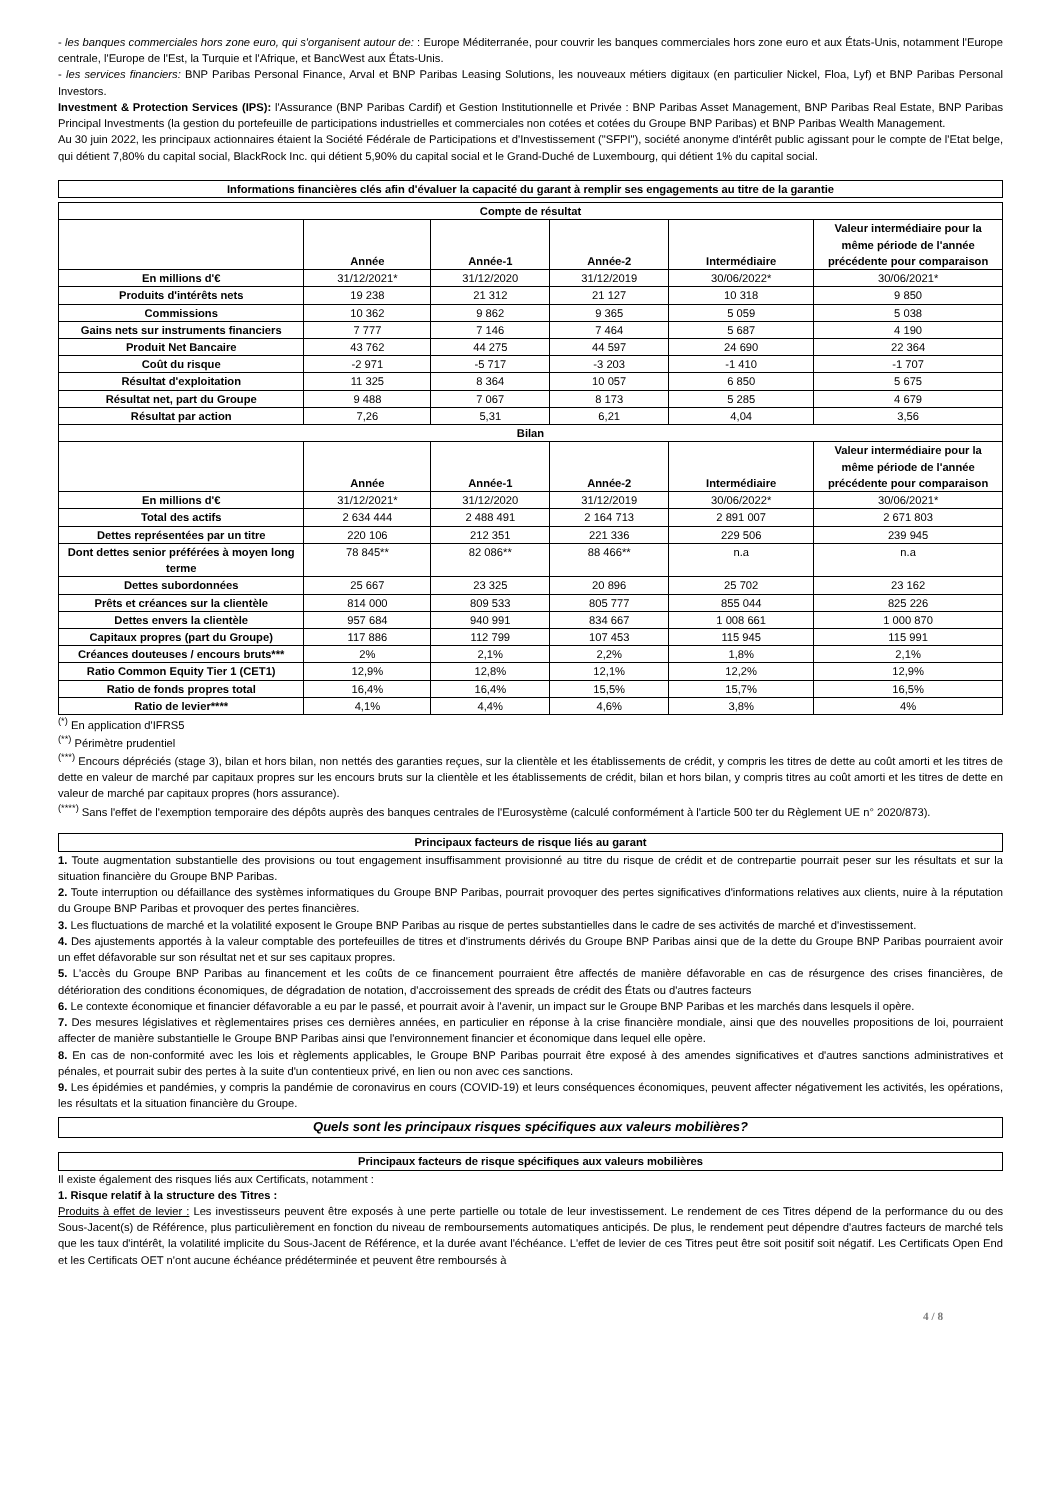- les banques commerciales hors zone euro, qui s'organisent autour de: : Europe Méditerranée, pour couvrir les banques commerciales hors zone euro et aux États-Unis, notamment l'Europe centrale, l'Europe de l'Est, la Turquie et l'Afrique, et BancWest aux États-Unis.
- les services financiers: BNP Paribas Personal Finance, Arval et BNP Paribas Leasing Solutions, les nouveaux métiers digitaux (en particulier Nickel, Floa, Lyf) et BNP Paribas Personal Investors.
Investment & Protection Services (IPS): l'Assurance (BNP Paribas Cardif) et Gestion Institutionnelle et Privée : BNP Paribas Asset Management, BNP Paribas Real Estate, BNP Paribas Principal Investments (la gestion du portefeuille de participations industrielles et commerciales non cotées et cotées du Groupe BNP Paribas) et BNP Paribas Wealth Management.
Au 30 juin 2022, les principaux actionnaires étaient la Société Fédérale de Participations et d'Investissement ("SFPI"), société anonyme d'intérêt public agissant pour le compte de l'Etat belge, qui détient 7,80% du capital social, BlackRock Inc. qui détient 5,90% du capital social et le Grand-Duché de Luxembourg, qui détient 1% du capital social.
Informations financières clés afin d'évaluer la capacité du garant à remplir ses engagements au titre de la garantie
| Compte de résultat | | | | | |
| --- | --- | --- | --- | --- | --- |
| | Année | Année-1 | Année-2 | Intermédiaire | Valeur intermédiaire pour la même période de l'année précédente pour comparaison |
| En millions d'€ | 31/12/2021* | 31/12/2020 | 31/12/2019 | 30/06/2022* | 30/06/2021* |
| Produits d'intérêts nets | 19 238 | 21 312 | 21 127 | 10 318 | 9 850 |
| Commissions | 10 362 | 9 862 | 9 365 | 5 059 | 5 038 |
| Gains nets sur instruments financiers | 7 777 | 7 146 | 7 464 | 5 687 | 4 190 |
| Produit Net Bancaire | 43 762 | 44 275 | 44 597 | 24 690 | 22 364 |
| Coût du risque | -2 971 | -5 717 | -3 203 | -1 410 | -1 707 |
| Résultat d'exploitation | 11 325 | 8 364 | 10 057 | 6 850 | 5 675 |
| Résultat net, part du Groupe | 9 488 | 7 067 | 8 173 | 5 285 | 4 679 |
| Résultat par action | 7,26 | 5,31 | 6,21 | 4,04 | 3,56 |
| Bilan | | | | | |
| | Année | Année-1 | Année-2 | Intermédiaire | Valeur intermédiaire pour la même période de l'année précédente pour comparaison |
| En millions d'€ | 31/12/2021* | 31/12/2020 | 31/12/2019 | 30/06/2022* | 30/06/2021* |
| Total des actifs | 2 634 444 | 2 488 491 | 2 164 713 | 2 891 007 | 2 671 803 |
| Dettes représentées par un titre | 220 106 | 212 351 | 221 336 | 229 506 | 239 945 |
| Dont dettes senior préférées à moyen long terme | 78 845** | 82 086** | 88 466** | n.a | n.a |
| Dettes subordonnées | 25 667 | 23 325 | 20 896 | 25 702 | 23 162 |
| Prêts et créances sur la clientèle | 814 000 | 809 533 | 805 777 | 855 044 | 825 226 |
| Dettes envers la clientèle | 957 684 | 940 991 | 834 667 | 1 008 661 | 1 000 870 |
| Capitaux propres (part du Groupe) | 117 886 | 112 799 | 107 453 | 115 945 | 115 991 |
| Créances douteuses / encours bruts*** | 2% | 2,1% | 2,2% | 1,8% | 2,1% |
| Ratio Common Equity Tier 1 (CET1) | 12,9% | 12,8% | 12,1% | 12,2% | 12,9% |
| Ratio de fonds propres total | 16,4% | 16,4% | 15,5% | 15,7% | 16,5% |
| Ratio de levier**** | 4,1% | 4,4% | 4,6% | 3,8% | 4% |
<sup>(*)</sup> En application d'IFRS5
<sup>(**)</sup> Périmètre prudentiel
<sup>(***)</sup> Encours dépréciés (stage 3), bilan et hors bilan, non nettés des garanties reçues, sur la clientèle et les établissements de crédit, y compris les titres de dette au coût amorti et les titres de dette en valeur de marché par capitaux propres sur les encours bruts sur la clientèle et les établissements de crédit, bilan et hors bilan, y compris titres au coût amorti et les titres de dette en valeur de marché par capitaux propres (hors assurance).
<sup>(****)</sup> Sans l'effet de l'exemption temporaire des dépôts auprès des banques centrales de l'Eurosystème (calculé conformément à l'article 500 ter du Règlement UE n° 2020/873).
Principaux facteurs de risque liés au garant
1. Toute augmentation substantielle des provisions ou tout engagement insuffisamment provisionné au titre du risque de crédit et de contrepartie pourrait peser sur les résultats et sur la situation financière du Groupe BNP Paribas.
2. Toute interruption ou défaillance des systèmes informatiques du Groupe BNP Paribas, pourrait provoquer des pertes significatives d'informations relatives aux clients, nuire à la réputation du Groupe BNP Paribas et provoquer des pertes financières.
3. Les fluctuations de marché et la volatilité exposent le Groupe BNP Paribas au risque de pertes substantielles dans le cadre de ses activités de marché et d'investissement.
4. Des ajustements apportés à la valeur comptable des portefeuilles de titres et d'instruments dérivés du Groupe BNP Paribas ainsi que de la dette du Groupe BNP Paribas pourraient avoir un effet défavorable sur son résultat net et sur ses capitaux propres.
5. L'accès du Groupe BNP Paribas au financement et les coûts de ce financement pourraient être affectés de manière défavorable en cas de résurgence des crises financières, de détérioration des conditions économiques, de dégradation de notation, d'accroissement des spreads de crédit des États ou d'autres facteurs
6. Le contexte économique et financier défavorable a eu par le passé, et pourrait avoir à l'avenir, un impact sur le Groupe BNP Paribas et les marchés dans lesquels il opère.
7. Des mesures législatives et règlementaires prises ces dernières années, en particulier en réponse à la crise financière mondiale, ainsi que des nouvelles propositions de loi, pourraient affecter de manière substantielle le Groupe BNP Paribas ainsi que l'environnement financier et économique dans lequel elle opère.
8. En cas de non-conformité avec les lois et règlements applicables, le Groupe BNP Paribas pourrait être exposé à des amendes significatives et d'autres sanctions administratives et pénales, et pourrait subir des pertes à la suite d'un contentieux privé, en lien ou non avec ces sanctions.
9. Les épidémies et pandémies, y compris la pandémie de coronavirus en cours (COVID-19) et leurs conséquences économiques, peuvent affecter négativement les activités, les opérations, les résultats et la situation financière du Groupe.
Quels sont les principaux risques spécifiques aux valeurs mobilières?
Principaux facteurs de risque spécifiques aux valeurs mobilières
Il existe également des risques liés aux Certificats, notamment :
1. Risque relatif à la structure des Titres :
Produits à effet de levier : Les investisseurs peuvent être exposés à une perte partielle ou totale de leur investissement. Le rendement de ces Titres dépend de la performance du ou des Sous-Jacent(s) de Référence, plus particulièrement en fonction du niveau de remboursements automatiques anticipés. De plus, le rendement peut dépendre d'autres facteurs de marché tels que les taux d'intérêt, la volatilité implicite du Sous-Jacent de Référence, et la durée avant l'échéance. L'effet de levier de ces Titres peut être soit positif soit négatif. Les Certificats Open End et les Certificats OET n'ont aucune échéance prédéterminée et peuvent être remboursés à
4 / 8